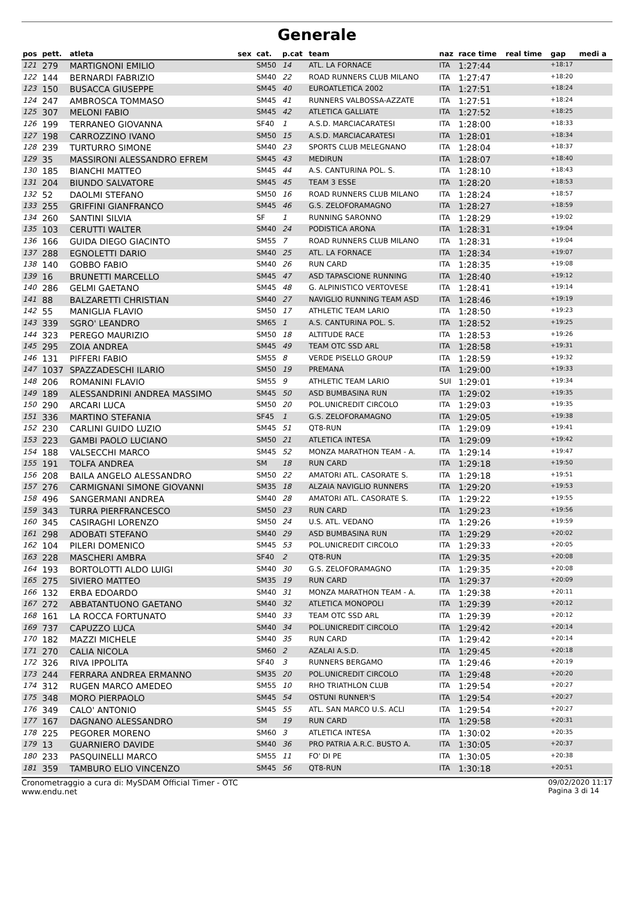Generale
| pos | pett. | atleta | sex | cat. | p.cat | team | naz | race time | real time | gap | medi a |
| --- | --- | --- | --- | --- | --- | --- | --- | --- | --- | --- | --- |
| 121 | 279 | MARTIGNONI EMILIO | | SM50 | 14 | ATL. LA FORNACE | ITA | 1:27:44 | | +18:17 | |
| 122 | 144 | BERNARDI FABRIZIO | | SM40 | 22 | ROAD RUNNERS CLUB MILANO | ITA | 1:27:47 | | +18:20 | |
| 123 | 150 | BUSACCA GIUSEPPE | | SM45 | 40 | EUROATLETICA 2002 | ITA | 1:27:51 | | +18:24 | |
| 124 | 247 | AMBROSCA TOMMASO | | SM45 | 41 | RUNNERS VALBOSSA-AZZATE | ITA | 1:27:51 | | +18:24 | |
| 125 | 307 | MELONI FABIO | | SM45 | 42 | ATLETICA GALLIATE | ITA | 1:27:52 | | +18:25 | |
| 126 | 199 | TERRANEO GIOVANNA | | SF40 | 1 | A.S.D. MARCIACARATESI | ITA | 1:28:00 | | +18:33 | |
| 127 | 198 | CARROZZINO IVANO | | SM50 | 15 | A.S.D. MARCIACARATESI | ITA | 1:28:01 | | +18:34 | |
| 128 | 239 | TURTURRO SIMONE | | SM40 | 23 | SPORTS CLUB MELEGNANO | ITA | 1:28:04 | | +18:37 | |
| 129 | 35 | MASSIRONI ALESSANDRO EFREM | | SM45 | 43 | MEDIRUN | ITA | 1:28:07 | | +18:40 | |
| 130 | 185 | BIANCHI MATTEO | | SM45 | 44 | A.S. CANTURINA POL. S. | ITA | 1:28:10 | | +18:43 | |
| 131 | 204 | BIUNDO SALVATORE | | SM45 | 45 | TEAM 3 ESSE | ITA | 1:28:20 | | +18:53 | |
| 132 | 52 | DAOLMI STEFANO | | SM50 | 16 | ROAD RUNNERS CLUB MILANO | ITA | 1:28:24 | | +18:57 | |
| 133 | 255 | GRIFFINI GIANFRANCO | | SM45 | 46 | G.S. ZELOFORAMAGNO | ITA | 1:28:27 | | +18:59 | |
| 134 | 260 | SANTINI SILVIA | | SF | 1 | RUNNING SARONNO | ITA | 1:28:29 | | +19:02 | |
| 135 | 103 | CERUTTI WALTER | | SM40 | 24 | PODISTICA ARONA | ITA | 1:28:31 | | +19:04 | |
| 136 | 166 | GUIDA DIEGO GIACINTO | | SM55 | 7 | ROAD RUNNERS CLUB MILANO | ITA | 1:28:31 | | +19:04 | |
| 137 | 288 | EGNOLETTI DARIO | | SM40 | 25 | ATL. LA FORNACE | ITA | 1:28:34 | | +19:07 | |
| 138 | 140 | GOBBO FABIO | | SM40 | 26 | RUN CARD | ITA | 1:28:35 | | +19:08 | |
| 139 | 16 | BRUNETTI MARCELLO | | SM45 | 47 | ASD TAPASCIONE RUNNING | ITA | 1:28:40 | | +19:12 | |
| 140 | 286 | GELMI GAETANO | | SM45 | 48 | G. ALPINISTICO VERTOVESE | ITA | 1:28:41 | | +19:14 | |
| 141 | 88 | BALZARETTI CHRISTIAN | | SM40 | 27 | NAVIGLIO RUNNING TEAM ASD | ITA | 1:28:46 | | +19:19 | |
| 142 | 55 | MANIGLIA FLAVIO | | SM50 | 17 | ATHLETIC TEAM LARIO | ITA | 1:28:50 | | +19:23 | |
| 143 | 339 | SGRO' LEANDRO | | SM65 | 1 | A.S. CANTURINA POL. S. | ITA | 1:28:52 | | +19:25 | |
| 144 | 323 | PEREGO MAURIZIO | | SM50 | 18 | ALTITUDE RACE | ITA | 1:28:53 | | +19:26 | |
| 145 | 295 | ZOIA ANDREA | | SM45 | 49 | TEAM OTC SSD ARL | ITA | 1:28:58 | | +19:31 | |
| 146 | 131 | PIFFERI FABIO | | SM55 | 8 | VERDE PISELLO GROUP | ITA | 1:28:59 | | +19:32 | |
| 147 | 1037 | SPAZZADESCHI ILARIO | | SM50 | 19 | PREMANA | ITA | 1:29:00 | | +19:33 | |
| 148 | 206 | ROMANINI FLAVIO | | SM55 | 9 | ATHLETIC TEAM LARIO | SUI | 1:29:01 | | +19:34 | |
| 149 | 189 | ALESSANDRINI ANDREA MASSIMO | | SM45 | 50 | ASD BUMBASINA RUN | ITA | 1:29:02 | | +19:35 | |
| 150 | 290 | ARCARI LUCA | | SM50 | 20 | POL.UNICREDIT CIRCOLO | ITA | 1:29:03 | | +19:35 | |
| 151 | 336 | MARTINO STEFANIA | | SF45 | 1 | G.S. ZELOFORAMAGNO | ITA | 1:29:05 | | +19:38 | |
| 152 | 230 | CARLINI GUIDO LUZIO | | SM45 | 51 | QT8-RUN | ITA | 1:29:09 | | +19:41 | |
| 153 | 223 | GAMBI PAOLO LUCIANO | | SM50 | 21 | ATLETICA INTESA | ITA | 1:29:09 | | +19:42 | |
| 154 | 188 | VALSECCHI MARCO | | SM45 | 52 | MONZA MARATHON TEAM - A. | ITA | 1:29:14 | | +19:47 | |
| 155 | 191 | TOLFA ANDREA | | SM | 18 | RUN CARD | ITA | 1:29:18 | | +19:50 | |
| 156 | 208 | BAILA ANGELO ALESSANDRO | | SM50 | 22 | AMATORI ATL. CASORATE S. | ITA | 1:29:18 | | +19:51 | |
| 157 | 276 | CARMIGNANI SIMONE GIOVANNI | | SM35 | 18 | ALZAIA NAVIGLIO RUNNERS | ITA | 1:29:20 | | +19:53 | |
| 158 | 496 | SANGERMANI ANDREA | | SM40 | 28 | AMATORI ATL. CASORATE S. | ITA | 1:29:22 | | +19:55 | |
| 159 | 343 | TURRA PIERFRANCESCO | | SM50 | 23 | RUN CARD | ITA | 1:29:23 | | +19:56 | |
| 160 | 345 | CASIRAGHI LORENZO | | SM50 | 24 | U.S. ATL. VEDANO | ITA | 1:29:26 | | +19:59 | |
| 161 | 298 | ADOBATI STEFANO | | SM40 | 29 | ASD BUMBASINA RUN | ITA | 1:29:29 | | +20:02 | |
| 162 | 104 | PILERI DOMENICO | | SM45 | 53 | POL.UNICREDIT CIRCOLO | ITA | 1:29:33 | | +20:05 | |
| 163 | 228 | MASCHERI AMBRA | | SF40 | 2 | QT8-RUN | ITA | 1:29:35 | | +20:08 | |
| 164 | 193 | BORTOLOTTI ALDO LUIGI | | SM40 | 30 | G.S. ZELOFORAMAGNO | ITA | 1:29:35 | | +20:08 | |
| 165 | 275 | SIVIERO MATTEO | | SM35 | 19 | RUN CARD | ITA | 1:29:37 | | +20:09 | |
| 166 | 132 | ERBA EDOARDO | | SM40 | 31 | MONZA MARATHON TEAM - A. | ITA | 1:29:38 | | +20:11 | |
| 167 | 272 | ABBATANTUONO GAETANO | | SM40 | 32 | ATLETICA MONOPOLI | ITA | 1:29:39 | | +20:12 | |
| 168 | 161 | LA ROCCA FORTUNATO | | SM40 | 33 | TEAM OTC SSD ARL | ITA | 1:29:39 | | +20:12 | |
| 169 | 737 | CAPUZZO LUCA | | SM40 | 34 | POL.UNICREDIT CIRCOLO | ITA | 1:29:42 | | +20:14 | |
| 170 | 182 | MAZZI MICHELE | | SM40 | 35 | RUN CARD | ITA | 1:29:42 | | +20:14 | |
| 171 | 270 | CALIA NICOLA | | SM60 | 2 | AZALAI A.S.D. | ITA | 1:29:45 | | +20:18 | |
| 172 | 326 | RIVA IPPOLITA | | SF40 | 3 | RUNNERS BERGAMO | ITA | 1:29:46 | | +20:19 | |
| 173 | 244 | FERRARA ANDREA ERMANNO | | SM35 | 20 | POL.UNICREDIT CIRCOLO | ITA | 1:29:48 | | +20:20 | |
| 174 | 312 | RUGEN MARCO AMEDEO | | SM55 | 10 | RHO TRIATHLON CLUB | ITA | 1:29:54 | | +20:27 | |
| 175 | 348 | MORO PIERPAOLO | | SM45 | 54 | OSTUNI RUNNER'S | ITA | 1:29:54 | | +20:27 | |
| 176 | 349 | CALO' ANTONIO | | SM45 | 55 | ATL. SAN MARCO U.S. ACLI | ITA | 1:29:54 | | +20:27 | |
| 177 | 167 | DAGNANO ALESSANDRO | | SM | 19 | RUN CARD | ITA | 1:29:58 | | +20:31 | |
| 178 | 225 | PEGORER MORENO | | SM60 | 3 | ATLETICA INTESA | ITA | 1:30:02 | | +20:35 | |
| 179 | 13 | GUARNIERO DAVIDE | | SM40 | 36 | PRO PATRIA A.R.C. BUSTO A. | ITA | 1:30:05 | | +20:37 | |
| 180 | 233 | PASQUINELLI MARCO | | SM55 | 11 | FO' DI PE | ITA | 1:30:05 | | +20:38 | |
| 181 | 359 | TAMBURO ELIO VINCENZO | | SM45 | 56 | QT8-RUN | ITA | 1:30:18 | | +20:51 | |
Cronometraggio a cura di: MySDAM Official Timer - OTC
www.endu.net
09/02/2020 11:17
Pagina 3 di 14